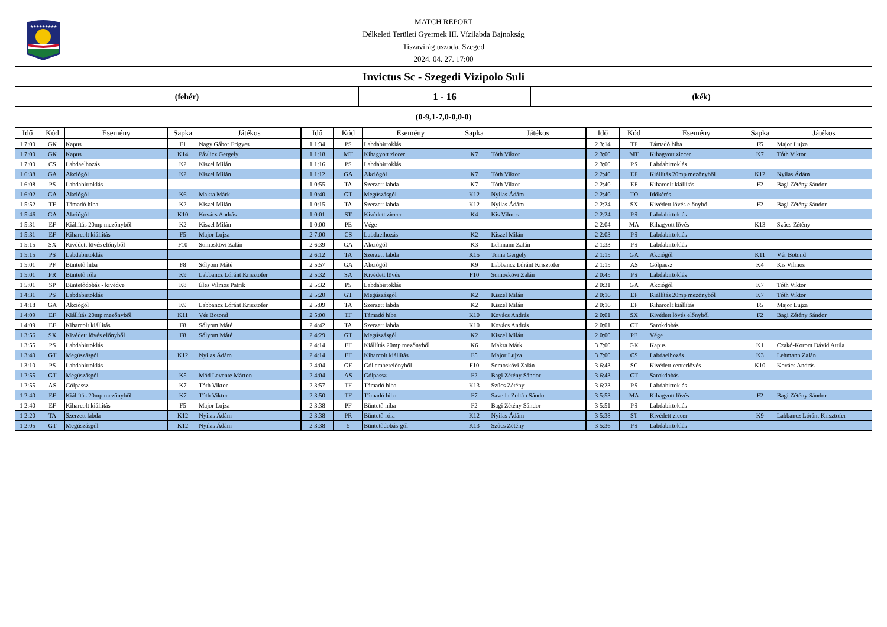★★★★★★★★★
MATCH REPORT
Délkeleti Területi Gyermek III. Vízilabda Bajnokság
Tiszavirág uszoda, Szeged
2024. 04. 27. 17:00
Invictus Sc - Szegedi Vizipolo Suli
(fehér)
1 - 16
(kék)
(0-9,1-7,0-0,0-0)
| Idő | Kód | Esemény | Sapka | Játékos | Idő | Kód | Esemény | Sapka | Játékos | Idő | Kód | Esemény | Sapka | Játékos |
| --- | --- | --- | --- | --- | --- | --- | --- | --- | --- | --- | --- | --- | --- | --- |
| 1 7:00 | GK | Kapus | F1 | Nagy Gábor Frigyes | 1 1:34 | PS | Labdabirtoklás | | | 2 3:14 | TF | Támadó hiba | F5 | Major Lujza |
| 1 7:00 | GK | Kapus | K14 | Pávlicz Gergely | 1 1:18 | MT | Kihagyott ziccer | K7 | Tóth Viktor | 2 3:00 | MT | Kihagyott ziccer | K7 | Tóth Viktor |
| 1 7:00 | CS | Labdaelhozás | K2 | Kiszel Milán | 1 1:16 | PS | Labdabirtoklás | | | 2 3:00 | PS | Labdabirtoklás | | |
| 1 6:38 | GA | Akciógól | K2 | Kiszel Milán | 1 1:12 | GA | Akciógól | K7 | Tóth Viktor | 2 2:40 | EF | Kiállítás 20mp mezőnyből | K12 | Nyilas Ádám |
| 1 6:08 | PS | Labdabirtoklás | | | 1 0:55 | TA | Szerzett labda | K7 | Tóth Viktor | 2 2:40 | EF | Kiharcolt kiállítás | F2 | Bagi Zétény Sándor |
| 1 6:02 | GA | Akciógól | K6 | Makra Márk | 1 0:40 | GT | Megúszásgól | K12 | Nyilas Ádám | 2 2:40 | TO | Időkérés | | |
| 1 5:52 | TF | Támadó hiba | K2 | Kiszel Milán | 1 0:15 | TA | Szerzett labda | K12 | Nyilas Ádám | 2 2:24 | SX | Kivédett lövés előnyből | F2 | Bagi Zétény Sándor |
| 1 5:46 | GA | Akciógól | K10 | Kovács András | 1 0:01 | ST | Kivédett ziccer | K4 | Kis Vilmos | 2 2:24 | PS | Labdabirtoklás | | |
| 1 5:31 | EF | Kiállítás 20mp mezőnyből | K2 | Kiszel Milán | 1 0:00 | PE | Vége | | | 2 2:04 | MA | Kihagyott lövés | K13 | Szűcs Zétény |
| 1 5:31 | EF | Kiharcolt kiállítás | F5 | Major Lujza | 2 7:00 | CS | Labdaelhozás | K2 | Kiszel Milán | 2 2:03 | PS | Labdabirtoklás | | |
| 1 5:15 | SX | Kivédett lövés előnyből | F10 | Somoskövi Zalán | 2 6:39 | GA | Akciógól | K3 | Lehmann Zalán | 2 1:33 | PS | Labdabirtoklás | | |
| 1 5:15 | PS | Labdabirtoklás | | | 2 6:12 | TA | Szerzett labda | K15 | Toma Gergely | 2 1:15 | GA | Akciógól | K11 | Vér Botond |
| 1 5:01 | PF | Büntető hiba | F8 | Sólyom Máté | 2 5:57 | GA | Akciógól | K9 | Labbancz Lóránt Krisztofer | 2 1:15 | AS | Gólpassz | K4 | Kis Vilmos |
| 1 5:01 | PR | Büntető róla | K9 | Labbancz Lóránt Krisztofer | 2 5:32 | SA | Kivédett lövés | F10 | Somoskövi Zalán | 2 0:45 | PS | Labdabirtoklás | | |
| 1 5:01 | SP | Büntetődobás - kivédve | K8 | Éles Vilmos Patrik | 2 5:32 | PS | Labdabirtoklás | | | 2 0:31 | GA | Akciógól | K7 | Tóth Viktor |
| 1 4:31 | PS | Labdabirtoklás | | | 2 5:20 | GT | Megúszásgól | K2 | Kiszel Milán | 2 0:16 | EF | Kiállítás 20mp mezőnyből | K7 | Tóth Viktor |
| 1 4:18 | GA | Akciógól | K9 | Labbancz Lóránt Krisztofer | 2 5:09 | TA | Szerzett labda | K2 | Kiszel Milán | 2 0:16 | EF | Kiharcolt kiállítás | F5 | Major Lujza |
| 1 4:09 | EF | Kiállítás 20mp mezőnyből | K11 | Vér Botond | 2 5:00 | TF | Támadó hiba | K10 | Kovács András | 2 0:01 | SX | Kivédett lövés előnyből | F2 | Bagi Zétény Sándor |
| 1 4:09 | EF | Kiharcolt kiállítás | F8 | Sólyom Máté | 2 4:42 | TA | Szerzett labda | K10 | Kovács András | 2 0:01 | CT | Sarokdobás | | |
| 1 3:56 | SX | Kivédett lövés előnyből | F8 | Sólyom Máté | 2 4:29 | GT | Megúszásgól | K2 | Kiszel Milán | 2 0:00 | PE | Vége | | |
| 1 3:55 | PS | Labdabirtoklás | | | 2 4:14 | EF | Kiállítás 20mp mezőnyből | K6 | Makra Márk | 3 7:00 | GK | Kapus | K1 | Czakó-Korom Dávid Attila |
| 1 3:40 | GT | Megúszásgól | K12 | Nyilas Ádám | 2 4:14 | EF | Kiharcolt kiállítás | F5 | Major Lujza | 3 7:00 | CS | Labdaelhozás | K3 | Lehmann Zalán |
| 1 3:10 | PS | Labdabirtoklás | | | 2 4:04 | GE | Gól emberelőnyből | F10 | Somoskövi Zalán | 3 6:43 | SC | Kivédett centerlövés | K10 | Kovács András |
| 1 2:55 | GT | Megúszásgól | K5 | Mód Levente Márton | 2 4:04 | AS | Gólpassz | F2 | Bagi Zétény Sándor | 3 6:43 | CT | Sarokdobás | | |
| 1 2:55 | AS | Gólpassz | K7 | Tóth Viktor | 2 3:57 | TF | Támadó hiba | K13 | Szűcs Zétény | 3 6:23 | PS | Labdabirtoklás | | |
| 1 2:40 | EF | Kiállítás 20mp mezőnyből | K7 | Tóth Viktor | 2 3:50 | TF | Támadó hiba | F7 | Savella Zoltán Sándor | 3 5:53 | MA | Kihagyott lövés | F2 | Bagi Zétény Sándor |
| 1 2:40 | EF | Kiharcolt kiállítás | F5 | Major Lujza | 2 3:38 | PF | Büntető hiba | F2 | Bagi Zétény Sándor | 3 5:51 | PS | Labdabirtoklás | | |
| 1 2:20 | TA | Szerzett labda | K12 | Nyilas Ádám | 2 3:38 | PR | Büntető róla | K12 | Nyilas Ádám | 3 5:38 | ST | Kivédett ziccer | K9 | Labbancz Lóránt Krisztofer |
| 1 2:05 | GT | Megúszásgól | K12 | Nyilas Ádám | 2 3:38 | 5 | Büntetődobás-gól | K13 | Szűcs Zétény | 3 5:36 | PS | Labdabirtoklás | | |